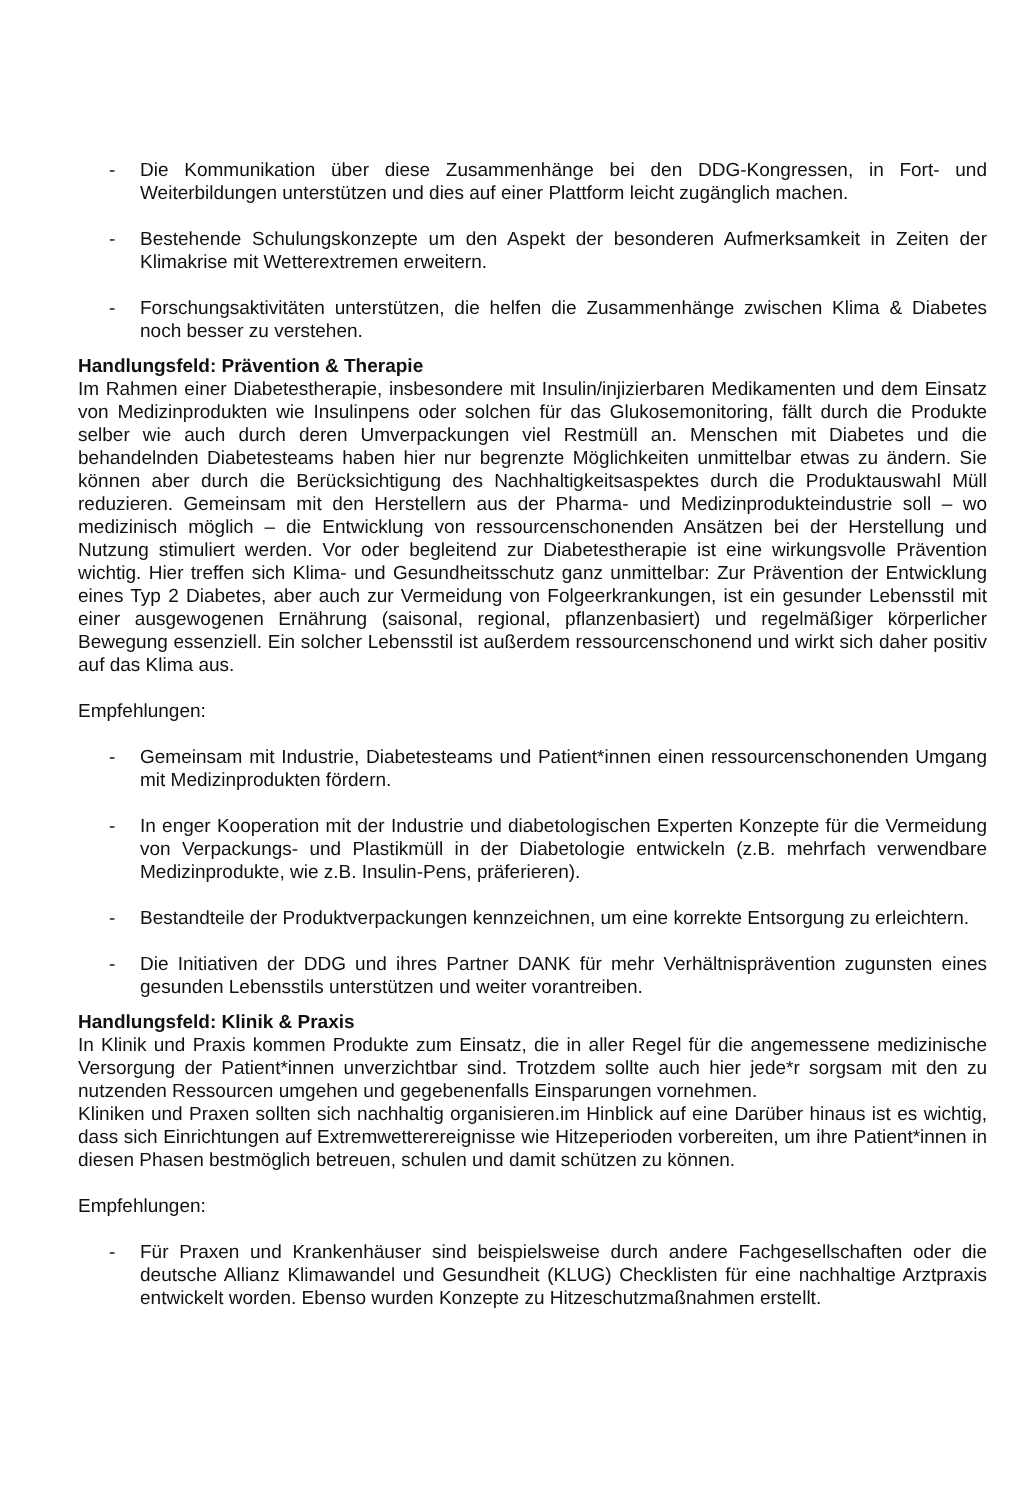- Die Kommunikation über diese Zusammenhänge bei den DDG-Kongressen, in Fort- und Weiterbildungen unterstützen und dies auf einer Plattform leicht zugänglich machen.
- Bestehende Schulungskonzepte um den Aspekt der besonderen Aufmerksamkeit in Zeiten der Klimakrise mit Wetterextremen erweitern.
- Forschungsaktivitäten unterstützen, die helfen die Zusammenhänge zwischen Klima & Diabetes noch besser zu verstehen.
Handlungsfeld: Prävention & Therapie
Im Rahmen einer Diabetestherapie, insbesondere mit Insulin/injizierbaren Medikamenten und dem Einsatz von Medizinprodukten wie Insulinpens oder solchen für das Glukosemonitoring, fällt durch die Produkte selber wie auch durch deren Umverpackungen viel Restmüll an. Menschen mit Diabetes und die behandelnden Diabetesteams haben hier nur begrenzte Möglichkeiten unmittelbar etwas zu ändern. Sie können aber durch die Berücksichtigung des Nachhaltigkeitsaspektes durch die Produktauswahl Müll reduzieren. Gemeinsam mit den Herstellern aus der Pharma- und Medizinprodukteindustrie soll – wo medizinisch möglich – die Entwicklung von ressourcenschonenden Ansätzen bei der Herstellung und Nutzung stimuliert werden. Vor oder begleitend zur Diabetestherapie ist eine wirkungsvolle Prävention wichtig. Hier treffen sich Klima- und Gesundheitsschutz ganz unmittelbar: Zur Prävention der Entwicklung eines Typ 2 Diabetes, aber auch zur Vermeidung von Folgeerkrankungen, ist ein gesunder Lebensstil mit einer ausgewogenen Ernährung (saisonal, regional, pflanzenbasiert) und regelmäßiger körperlicher Bewegung essenziell. Ein solcher Lebensstil ist außerdem ressourcenschonend und wirkt sich daher positiv auf das Klima aus.
Empfehlungen:
- Gemeinsam mit Industrie, Diabetesteams und Patient*innen einen ressourcenschonenden Umgang mit Medizinprodukten fördern.
- In enger Kooperation mit der Industrie und diabetologischen Experten Konzepte für die Vermeidung von Verpackungs- und Plastikmüll in der Diabetologie entwickeln (z.B. mehrfach verwendbare Medizinprodukte, wie z.B. Insulin-Pens, präferieren).
- Bestandteile der Produktverpackungen kennzeichnen, um eine korrekte Entsorgung zu erleichtern.
- Die Initiativen der DDG und ihres Partner DANK für mehr Verhältnisprävention zugunsten eines gesunden Lebensstils unterstützen und weiter vorantreiben.
Handlungsfeld: Klinik & Praxis
In Klinik und Praxis kommen Produkte zum Einsatz, die in aller Regel für die angemessene medizinische Versorgung der Patient*innen unverzichtbar sind. Trotzdem sollte auch hier jede*r sorgsam mit den zu nutzenden Ressourcen umgehen und gegebenenfalls Einsparungen vornehmen.
Kliniken und Praxen sollten sich nachhaltig organisieren.im Hinblick auf eine Darüber hinaus ist es wichtig, dass sich Einrichtungen auf Extremwetterereignisse wie Hitzeperioden vorbereiten, um ihre Patient*innen in diesen Phasen bestmöglich betreuen, schulen und damit schützen zu können.
Empfehlungen:
- Für Praxen und Krankenhäuser sind beispielsweise durch andere Fachgesellschaften oder die deutsche Allianz Klimawandel und Gesundheit (KLUG) Checklisten für eine nachhaltige Arztpraxis entwickelt worden. Ebenso wurden Konzepte zu Hitzeschutzmaßnahmen erstellt.